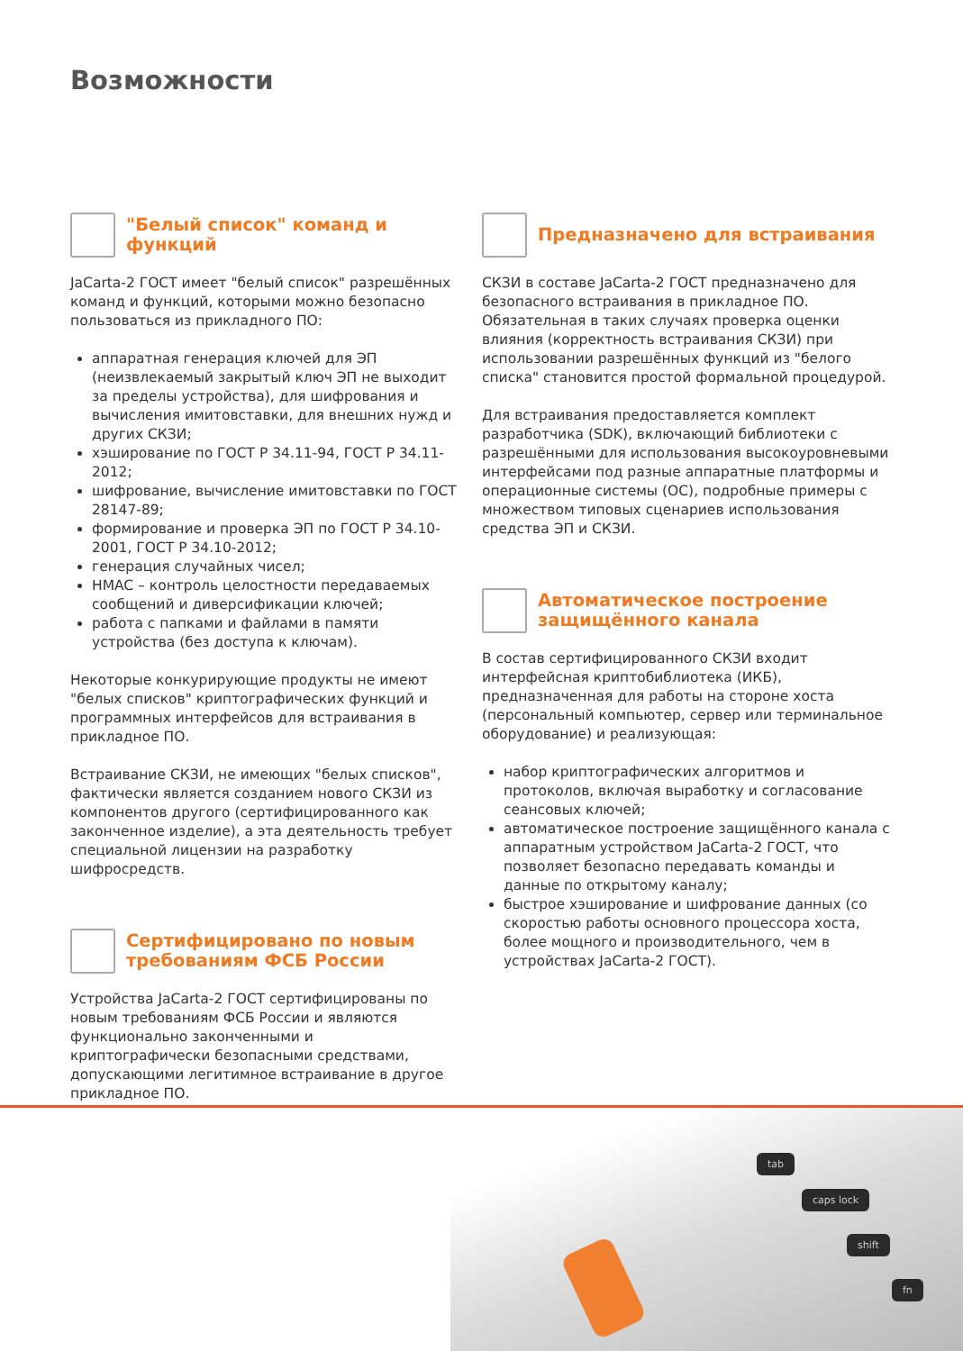Возможности
"Белый список" команд и функций
JaCarta-2 ГОСТ имеет "белый список" разрешённых команд и функций, которыми можно безопасно пользоваться из прикладного ПО:
аппаратная генерация ключей для ЭП (неизвлекаемый закрытый ключ ЭП не выходит за пределы устройства), для шифрования и вычисления имитовставки, для внешних нужд и других СКЗИ;
хэширование по ГОСТ Р 34.11-94, ГОСТ Р 34.11-2012;
шифрование, вычисление имитовставки по ГОСТ 28147-89;
формирование и проверка ЭП по ГОСТ Р 34.10-2001, ГОСТ Р 34.10-2012;
генерация случайных чисел;
HMAC – контроль целостности передаваемых сообщений и диверсификации ключей;
работа с папками и файлами в памяти устройства (без доступа к ключам).
Некоторые конкурирующие продукты не имеют "белых списков" криптографических функций и программных интерфейсов для встраивания в прикладное ПО.
Встраивание СКЗИ, не имеющих "белых списков", фактически является созданием нового СКЗИ из компонентов другого (сертифицированного как законченное изделие), а эта деятельность требует специальной лицензии на разработку шифросредств.
Сертифицировано по новым требованиям ФСБ России
Устройства JaCarta-2 ГОСТ сертифицированы по новым требованиям ФСБ России и являются функционально законченными и криптографически безопасными средствами, допускающими легитимное встраивание в другое прикладное ПО.
Предназначено для встраивания
СКЗИ в составе JaCarta-2 ГОСТ предназначено для безопасного встраивания в прикладное ПО. Обязательная в таких случаях проверка оценки влияния (корректность встраивания СКЗИ) при использовании разрешённых функций из "белого списка" становится простой формальной процедурой.
Для встраивания предоставляется комплект разработчика (SDK), включающий библиотеки с разрешёнными для использования высокоуровневыми интерфейсами под разные аппаратные платформы и операционные системы (ОС), подробные примеры с множеством типовых сценариев использования средства ЭП и СКЗИ.
Автоматическое построение защищённого канала
В состав сертифицированного СКЗИ входит интерфейсная криптобиблиотека (ИКБ), предназначенная для работы на стороне хоста (персональный компьютер, сервер или терминальное оборудование) и реализующая:
набор криптографических алгоритмов и протоколов, включая выработку и согласование сеансовых ключей;
автоматическое построение защищённого канала с аппаратным устройством JaCarta-2 ГОСТ, что позволяет безопасно передавать команды и данные по открытому каналу;
быстрое хэширование и шифрование данных (со скоростью работы основного процессора хоста, более мощного и производительного, чем в устройствах JaCarta-2 ГОСТ).
tab
caps lock
shift
fn